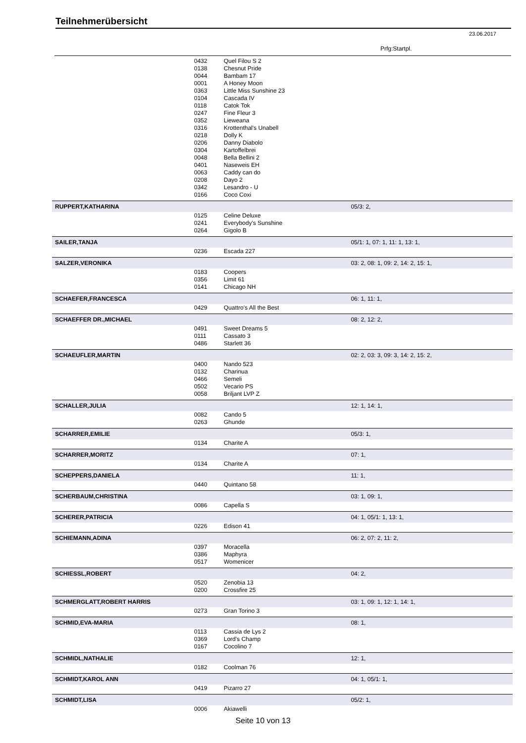Teilnehmerübersicht
23.06.2017
Prfg:Startpl.
| | 0432 | Quel Filou S 2 | |
| | 0138 | Chesnut Pride | |
| | 0044 | Bambam 17 | |
| | 0001 | A Honey Moon | |
| | 0363 | Little Miss Sunshine 23 | |
| | 0104 | Cascada IV | |
| | 0118 | Catok Tok | |
| | 0247 | Fine Fleur 3 | |
| | 0352 | Lieweana | |
| | 0316 | Krottenthal's Unabell | |
| | 0218 | Dolly K | |
| | 0206 | Danny Diabolo | |
| | 0304 | Kartoffelbrei | |
| | 0048 | Bella Bellini 2 | |
| | 0401 | Naseweis EH | |
| | 0063 | Caddy can do | |
| | 0208 | Dayo 2 | |
| | 0342 | Lesandro - U | |
| | 0166 | Coco Coxi | |
| RUPPERT,KATHARINA | | | 05/3: 2, |
| | 0125 | Celine Deluxe | |
| | 0241 | Everybody's Sunshine | |
| | 0264 | Gigolo B | |
| SAILER,TANJA | | | 05/1: 1, 07: 1, 11: 1, 13: 1, |
| | 0236 | Escada 227 | |
| SALZER,VERONIKA | | | 03: 2, 08: 1, 09: 2, 14: 2, 15: 1, |
| | 0183 | Coopers | |
| | 0356 | Limit 61 | |
| | 0141 | Chicago NH | |
| SCHAEFER,FRANCESCA | | | 06: 1, 11: 1, |
| | 0429 | Quattro's All the Best | |
| SCHAEFFER DR.,MICHAEL | | | 08: 2, 12: 2, |
| | 0491 | Sweet Dreams 5 | |
| | 0111 | Cassato 3 | |
| | 0486 | Starlett 36 | |
| SCHAEUFLER,MARTIN | | | 02: 2, 03: 3, 09: 3, 14: 2, 15: 2, |
| | 0400 | Nando 523 | |
| | 0132 | Charinua | |
| | 0466 | Semeli | |
| | 0502 | Vecario PS | |
| | 0058 | Briljant LVP Z | |
| SCHALLER,JULIA | | | 12: 1, 14: 1, |
| | 0082 | Cando 5 | |
| | 0263 | Ghunde | |
| SCHARRER,EMILIE | | | 05/3: 1, |
| | 0134 | Charite A | |
| SCHARRER,MORITZ | | | 07: 1, |
| | 0134 | Charite A | |
| SCHEPPERS,DANIELA | | | 11: 1, |
| | 0440 | Quintano 58 | |
| SCHERBAUM,CHRISTINA | | | 03: 1, 09: 1, |
| | 0086 | Capella S | |
| SCHERER,PATRICIA | | | 04: 1, 05/1: 1, 13: 1, |
| | 0226 | Edison 41 | |
| SCHIEMANN,ADINA | | | 06: 2, 07: 2, 11: 2, |
| | 0397 | Moracella | |
| | 0386 | Maphyra | |
| | 0517 | Womenicer | |
| SCHIESSL,ROBERT | | | 04: 2, |
| | 0520 | Zenobia 13 | |
| | 0200 | Crossfire 25 | |
| SCHMERGLATT,ROBERT HARRIS | | | 03: 1, 09: 1, 12: 1, 14: 1, |
| | 0273 | Gran Torino 3 | |
| SCHMID,EVA-MARIA | | | 08: 1, |
| | 0113 | Cassia de Lys 2 | |
| | 0369 | Lord's Champ | |
| | 0167 | Cocolino 7 | |
| SCHMIDL,NATHALIE | | | 12: 1, |
| | 0182 | Coolman 76 | |
| SCHMIDT,KAROL ANN | | | 04: 1, 05/1: 1, |
| | 0419 | Pizarro 27 | |
| SCHMIDT,LISA | | | 05/2: 1, |
| | 0006 | Akiawelli | |
Seite 10 von 13